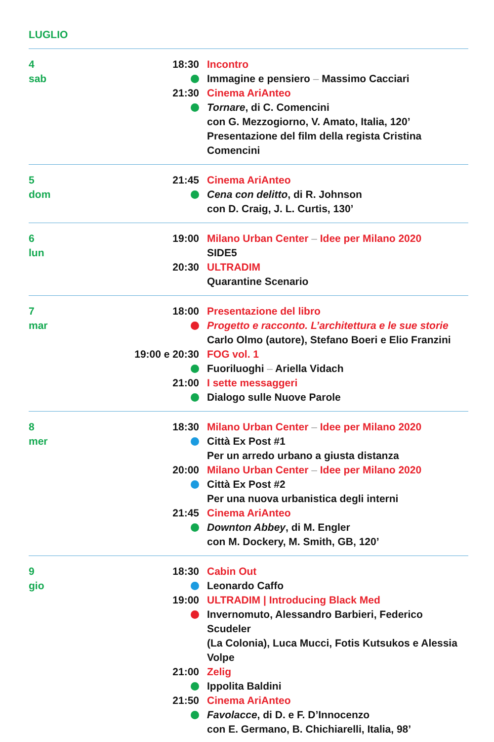LUGLIO
4
sab
18:30 Incontro
Immagine e pensiero – Massimo Cacciari
21:30 Cinema AriAnteo
Tornare, di C. Comencini
con G. Mezzogiorno, V. Amato, Italia, 120’
Presentazione del film della regista Cristina Comencini
5
dom
21:45 Cinema AriAnteo
Cena con delitto, di R. Johnson
con D. Craig, J. L. Curtis, 130’
6
lun
19:00 Milano Urban Center – Idee per Milano 2020
SIDE5
20:30 ULTRADIM
Quarantine Scenario
7
mar
18:00 Presentazione del libro
Progetto e racconto. L’architettura e le sue storie
Carlo Olmo (autore), Stefano Boeri e Elio Franzini
19:00 e 20:30 FOG vol. 1
Fuoriluoghi – Ariella Vidach
21:00 I sette messaggeri
Dialogo sulle Nuove Parole
8
mer
18:30 Milano Urban Center – Idee per Milano 2020
Città Ex Post #1
Per un arredo urbano a giusta distanza
20:00 Milano Urban Center – Idee per Milano 2020
Città Ex Post #2
Per una nuova urbanistica degli interni
21:45 Cinema AriAnteo
Downton Abbey, di M. Engler
con M. Dockery, M. Smith, GB, 120’
9
gio
18:30 Cabin Out
Leonardo Caffo
19:00 ULTRADIM | Introducing Black Med
Invernomuto, Alessandro Barbieri, Federico Scudeler
(La Colonia), Luca Mucci, Fotis Kutsukos e Alessia Volpe
21:00 Zelig
Ippolita Baldini
21:50 Cinema AriAnteo
Favolacce, di D. e F. D’Innocenzo
con E. Germano, B. Chichiarelli, Italia, 98’